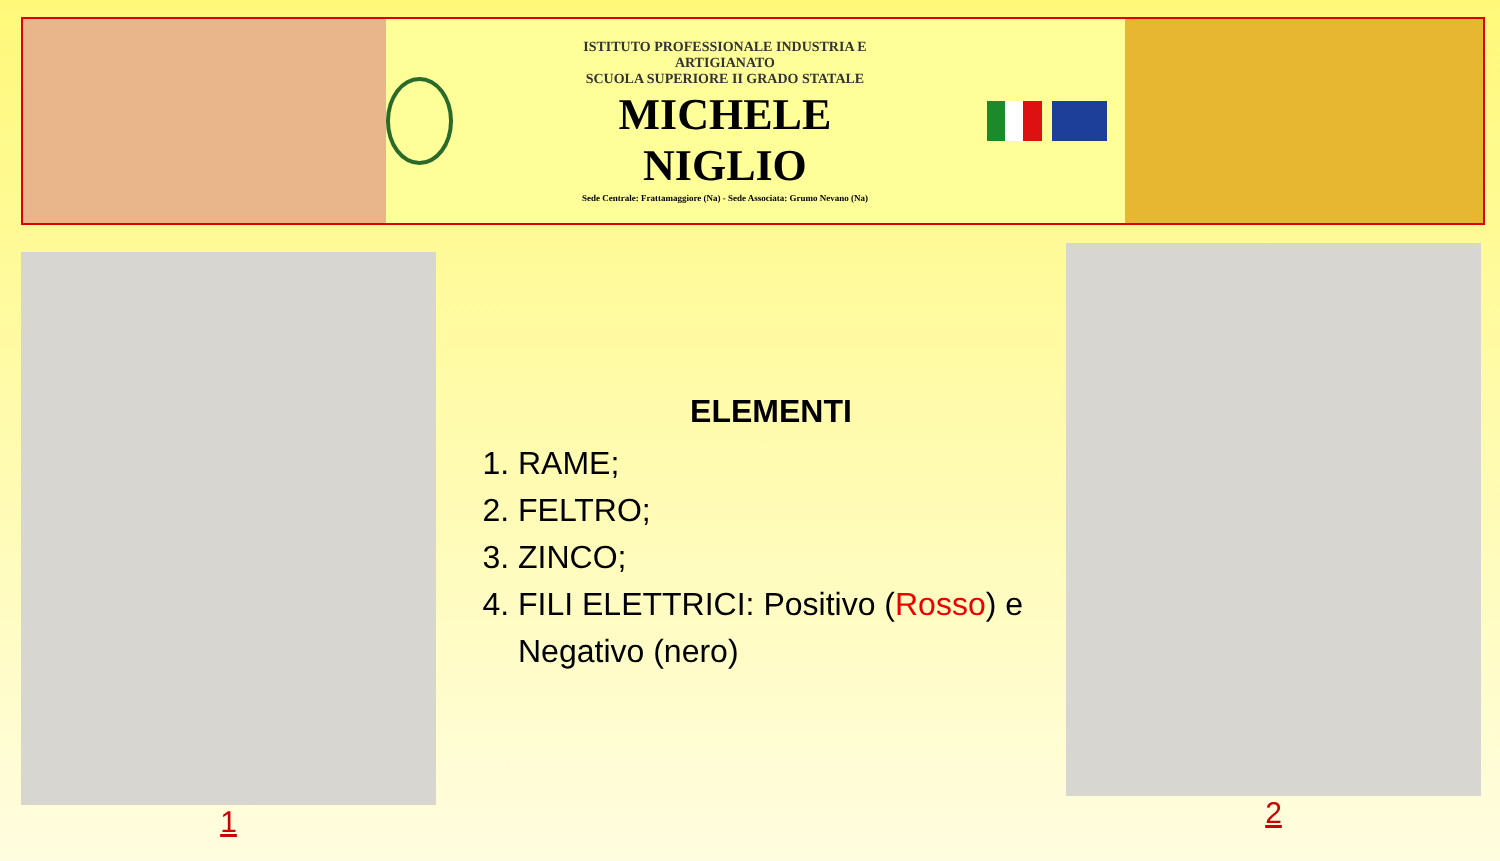ISTITUTO PROFESSIONALE INDUSTRIA E ARTIGIANATO
SCUOLA SUPERIORE II GRADO STATALE
MICHELE NIGLIO
Sede Centrale: Frattamaggiore (Na) - Sede Associata: Grumo Nevano (Na)
1
ELEMENTI
1. RAME;
2. FELTRO;
3. ZINCO;
4. FILI ELETTRICI: Positivo (Rosso) e Negativo (nero)
2